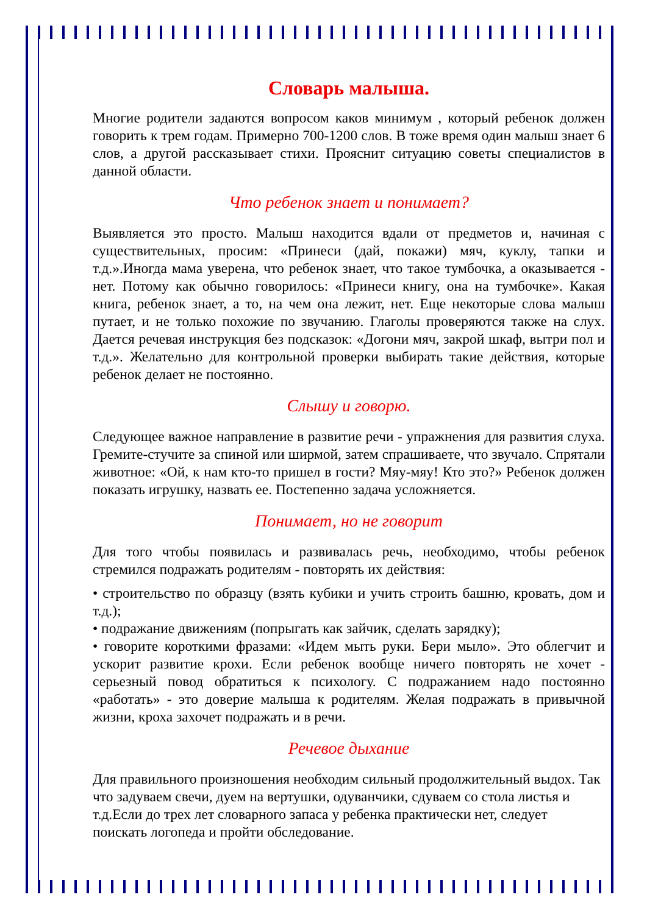Словарь малыша.
Многие родители задаются вопросом каков минимум , который ребенок должен говорить к трем годам. Примерно 700-1200 слов. В тоже время один малыш знает 6 слов, а другой рассказывает стихи. Прояснит ситуацию советы специалистов в данной области.
Что ребенок знает и понимает?
Выявляется это просто. Малыш находится вдали от предметов и, начиная с существительных, просим: «Принеси (дай, покажи) мяч, куклу, тапки и т.д.».Иногда мама уверена, что ребенок знает, что такое тумбочка, а оказывается - нет. Потому как обычно говорилось: «Принеси книгу, она на тумбочке». Какая книга, ребенок знает, а то, на чем она лежит, нет. Еще некоторые слова малыш путает, и не только похожие по звучанию. Глаголы проверяются также на слух. Дается речевая инструкция без подсказок: «Догони мяч, закрой шкаф, вытри пол и т.д.». Желательно для контрольной проверки выбирать такие действия, которые ребенок делает не постоянно.
Слышу и говорю.
Следующее важное направление в развитие речи - упражнения для развития слуха. Гремите-стучите за спиной или ширмой, затем спрашиваете, что звучало. Спрятали животное: «Ой, к нам кто-то пришел в гости? Мяу-мяу! Кто это?» Ребенок должен показать игрушку, назвать ее. Постепенно задача усложняется.
Понимает, но не говорит
Для того чтобы появилась и развивалась речь, необходимо, чтобы ребенок стремился подражать родителям - повторять их действия:
• строительство по образцу (взять кубики и учить строить башню, кровать, дом и т.д.);
• подражание движениям (попрыгать как зайчик, сделать зарядку);
• говорите короткими фразами: «Идем мыть руки. Бери мыло». Это облегчит и ускорит развитие крохи. Если ребенок вообще ничего повторять не хочет - серьезный повод обратиться к психологу. С подражанием надо постоянно «работать» - это доверие малыша к родителям. Желая подражать в привычной жизни, кроха захочет подражать и в речи.
Речевое дыхание
Для правильного произношения необходим сильный продолжительный выдох. Так что задуваем свечи, дуем на вертушки, одуванчики, сдуваем со стола листья и т.д.Если до трех лет словарного запаса у ребенка практически нет, следует поискать логопеда и пройти обследование.